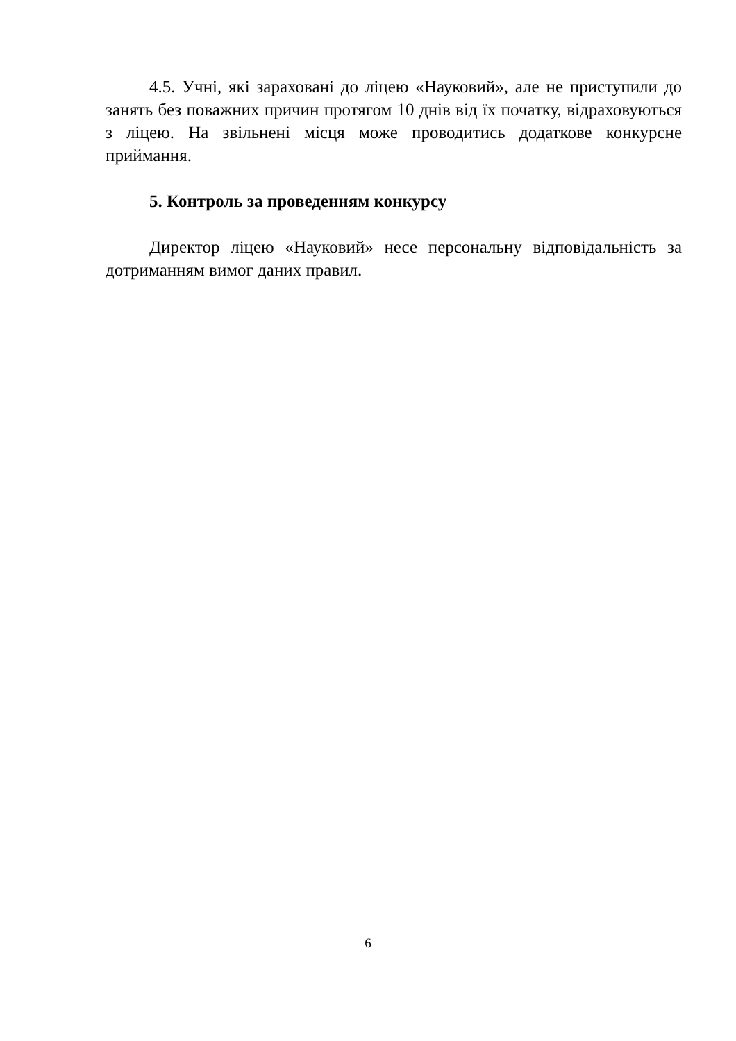4.5. Учні, які зараховані до ліцею «Науковий», але не приступили до занять без поважних причин протягом 10 днів від їх початку, відраховуються з ліцею. На звільнені місця може проводитись додаткове конкурсне приймання.
5. Контроль за проведенням конкурсу
Директор ліцею «Науковий» несе персональну відповідальність за дотриманням вимог даних правил.
6